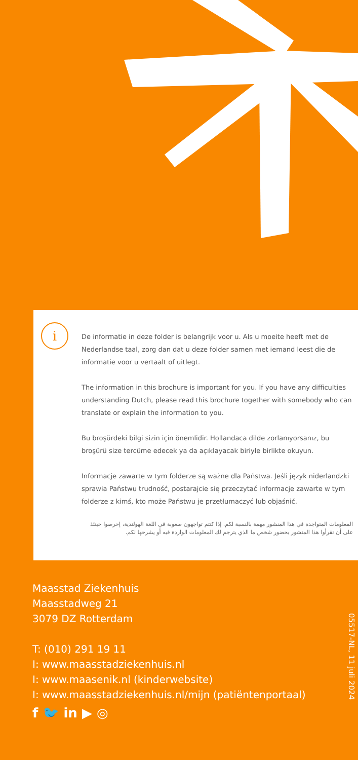i
De informatie in deze folder is belangrijk voor u. Als u moeite heeft met de Nederlandse taal, zorg dan dat u deze folder samen met iemand leest die de informatie voor u vertaalt of uitlegt.
The information in this brochure is important for you. If you have any difficulties understanding Dutch, please read this brochure together with somebody who can translate or explain the information to you.
Bu broşürdeki bilgi sizin için önemlidir. Hollandaca dilde zorlanıyorsanız, bu broşürü size tercüme edecek ya da açıklayacak biriyle birlikte okuyun.
Informacje zawarte w tym folderze są ważne dla Państwa. Jeśli język niderlandzki sprawia Państwu trudność, postarajcie się przeczytać informacje zawarte w tym folderze z kimś, kto może Państwu je przetłumaczyć lub objaśnić.
المعلومات المتواجدة في هذا المنشور مهمة بالنسبة لكم. إذا كنتم تواجهون صعوبة في اللغة الهولندية، إحرصوا حينئذ على أن تقرأوا هذا المنشور بحضور شخص ما الذي يترجم لك المعلومات الواردة فيه أو يشرحها لكم.
Maasstad Ziekenhuis
Maasstadweg 21
3079 DZ Rotterdam
T: (010) 291 19 11
I: www.maasstadziekenhuis.nl
I: www.maasenik.nl (kinderwebsite)
I: www.maasstadziekenhuis.nl/mijn (patiëntenportaal)
f 🐦 in ▶ ◎
05517-NL, 11 juli 2024